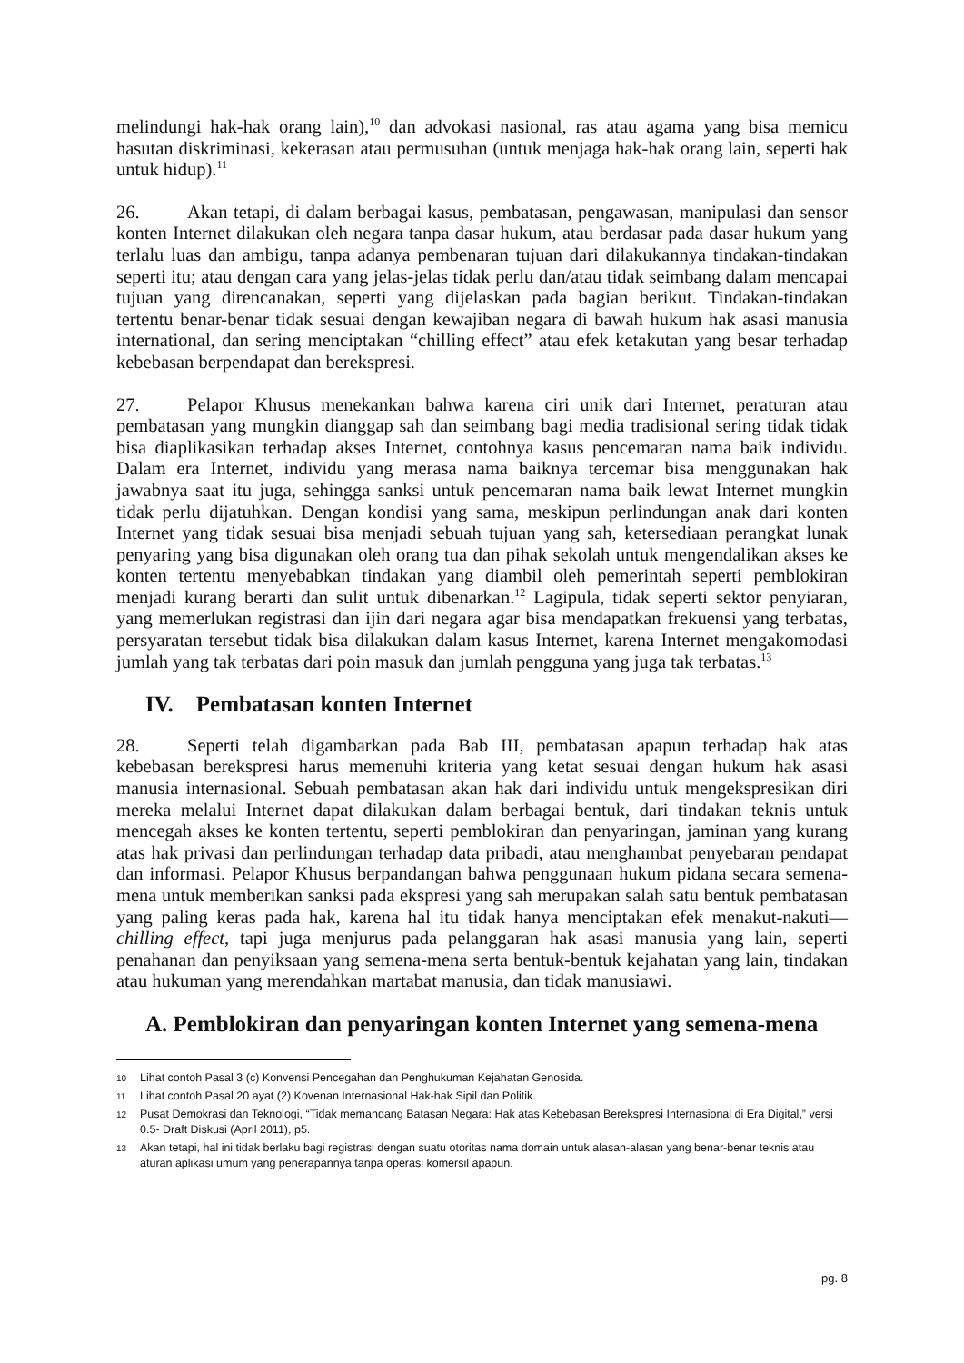melindungi hak-hak orang lain),<sup>10</sup> dan advokasi nasional, ras atau agama yang bisa memicu hasutan diskriminasi, kekerasan atau permusuhan (untuk menjaga hak-hak orang lain, seperti hak untuk hidup).<sup>11</sup>
26. Akan tetapi, di dalam berbagai kasus, pembatasan, pengawasan, manipulasi dan sensor konten Internet dilakukan oleh negara tanpa dasar hukum, atau berdasar pada dasar hukum yang terlalu luas dan ambigu, tanpa adanya pembenaran tujuan dari dilakukannya tindakan-tindakan seperti itu; atau dengan cara yang jelas-jelas tidak perlu dan/atau tidak seimbang dalam mencapai tujuan yang direncanakan, seperti yang dijelaskan pada bagian berikut. Tindakan-tindakan tertentu benar-benar tidak sesuai dengan kewajiban negara di bawah hukum hak asasi manusia international, dan sering menciptakan “chilling effect” atau efek ketakutan yang besar terhadap kebebasan berpendapat dan berekspresi.
27. Pelapor Khusus menekankan bahwa karena ciri unik dari Internet, peraturan atau pembatasan yang mungkin dianggap sah dan seimbang bagi media tradisional sering tidak tidak bisa diaplikasikan terhadap akses Internet, contohnya kasus pencemaran nama baik individu. Dalam era Internet, individu yang merasa nama baiknya tercemar bisa menggunakan hak jawabnya saat itu juga, sehingga sanksi untuk pencemaran nama baik lewat Internet mungkin tidak perlu dijatuhkan. Dengan kondisi yang sama, meskipun perlindungan anak dari konten Internet yang tidak sesuai bisa menjadi sebuah tujuan yang sah, ketersediaan perangkat lunak penyaring yang bisa digunakan oleh orang tua dan pihak sekolah untuk mengendalikan akses ke konten tertentu menyebabkan tindakan yang diambil oleh pemerintah seperti pemblokiran menjadi kurang berarti dan sulit untuk dibenarkan.<sup>12</sup> Lagipula, tidak seperti sektor penyiaran, yang memerlukan registrasi dan ijin dari negara agar bisa mendapatkan frekuensi yang terbatas, persyaratan tersebut tidak bisa dilakukan dalam kasus Internet, karena Internet mengakomodasi jumlah yang tak terbatas dari poin masuk dan jumlah pengguna yang juga tak terbatas.<sup>13</sup>
IV. Pembatasan konten Internet
28. Seperti telah digambarkan pada Bab III, pembatasan apapun terhadap hak atas kebebasan berekspresi harus memenuhi kriteria yang ketat sesuai dengan hukum hak asasi manusia internasional. Sebuah pembatasan akan hak dari individu untuk mengekspresikan diri mereka melalui Internet dapat dilakukan dalam berbagai bentuk, dari tindakan teknis untuk mencegah akses ke konten tertentu, seperti pemblokiran dan penyaringan, jaminan yang kurang atas hak privasi dan perlindungan terhadap data pribadi, atau menghambat penyebaran pendapat dan informasi. Pelapor Khusus berpandangan bahwa penggunaan hukum pidana secara semena-mena untuk memberikan sanksi pada ekspresi yang sah merupakan salah satu bentuk pembatasan yang paling keras pada hak, karena hal itu tidak hanya menciptakan efek menakut-nakuti—chilling effect, tapi juga menjurus pada pelanggaran hak asasi manusia yang lain, seperti penahanan dan penyiksaan yang semena-mena serta bentuk-bentuk kejahatan yang lain, tindakan atau hukuman yang merendahkan martabat manusia, dan tidak manusiawi.
A. Pemblokiran dan penyaringan konten Internet yang semena-mena
10
Lihat contoh Pasal 3 (c) Konvensi Pencegahan dan Penghukuman Kejahatan Genosida.
11
Lihat contoh Pasal 20 ayat (2) Kovenan Internasional Hak-hak Sipil dan Politik.
12
Pusat Demokrasi dan Teknologi, “Tidak memandang Batasan Negara: Hak atas Kebebasan Berekspresi Internasional di Era Digital,” versi 0.5- Draft Diskusi (April 2011), p5.
13
Akan tetapi, hal ini tidak berlaku bagi registrasi dengan suatu otoritas nama domain untuk alasan-alasan yang benar-benar teknis atau aturan aplikasi umum yang penerapannya tanpa operasi komersil apapun.
pg. 8